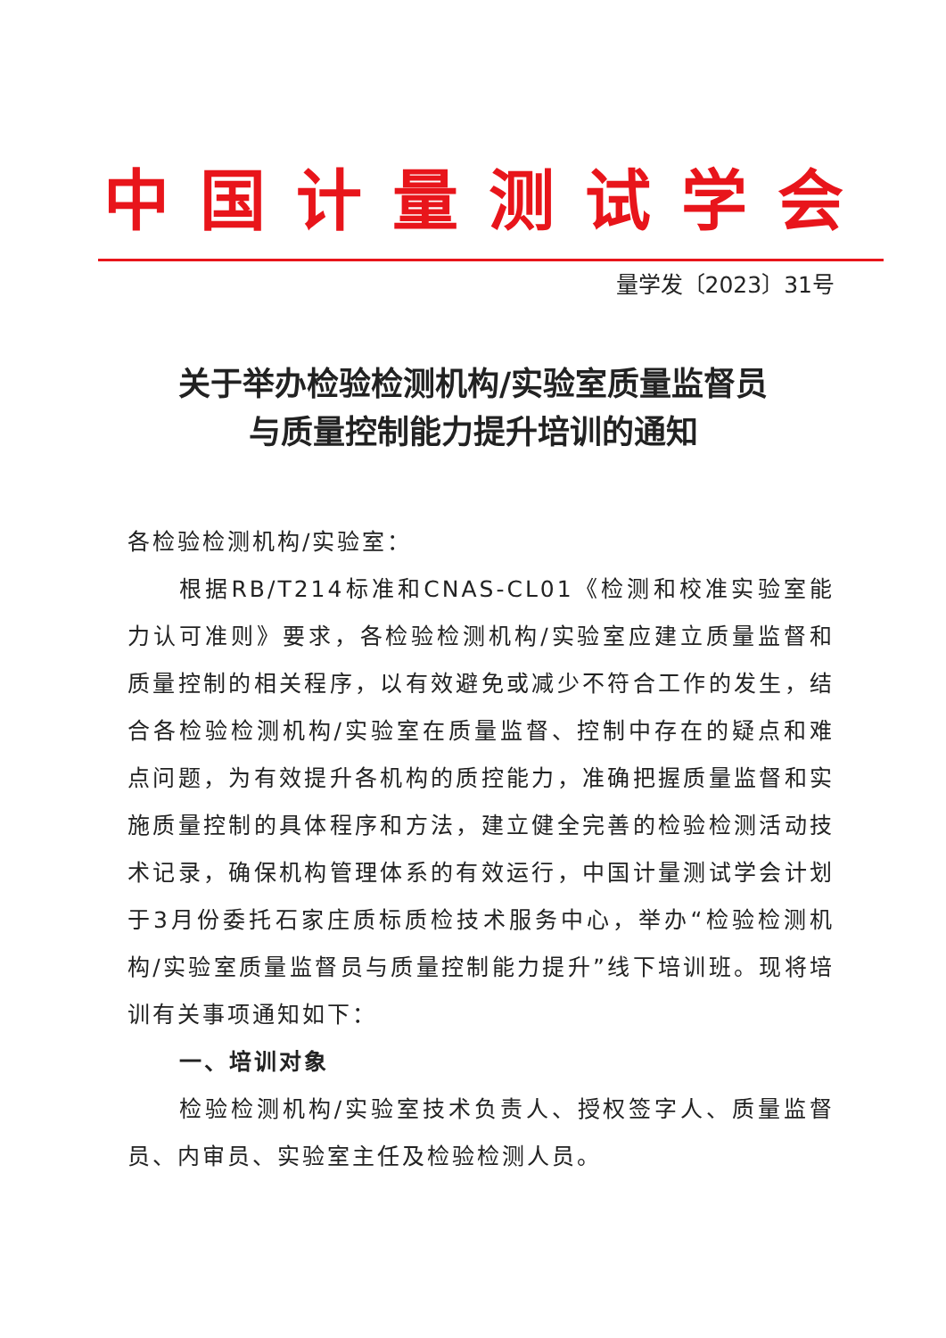中国计量测试学会
量学发〔2023〕31号
关于举办检验检测机构/实验室质量监督员
与质量控制能力提升培训的通知
各检验检测机构/实验室：
根据RB/T214标准和CNAS-CL01《检测和校准实验室能力认可准则》要求，各检验检测机构/实验室应建立质量监督和质量控制的相关程序，以有效避免或减少不符合工作的发生，结合各检验检测机构/实验室在质量监督、控制中存在的疑点和难点问题，为有效提升各机构的质控能力，准确把握质量监督和实施质量控制的具体程序和方法，建立健全完善的检验检测活动技术记录，确保机构管理体系的有效运行，中国计量测试学会计划于3月份委托石家庄质标质检技术服务中心，举办“检验检测机构/实验室质量监督员与质量控制能力提升”线下培训班。现将培训有关事项通知如下：
一、培训对象
检验检测机构/实验室技术负责人、授权签字人、质量监督员、内审员、实验室主任及检验检测人员。